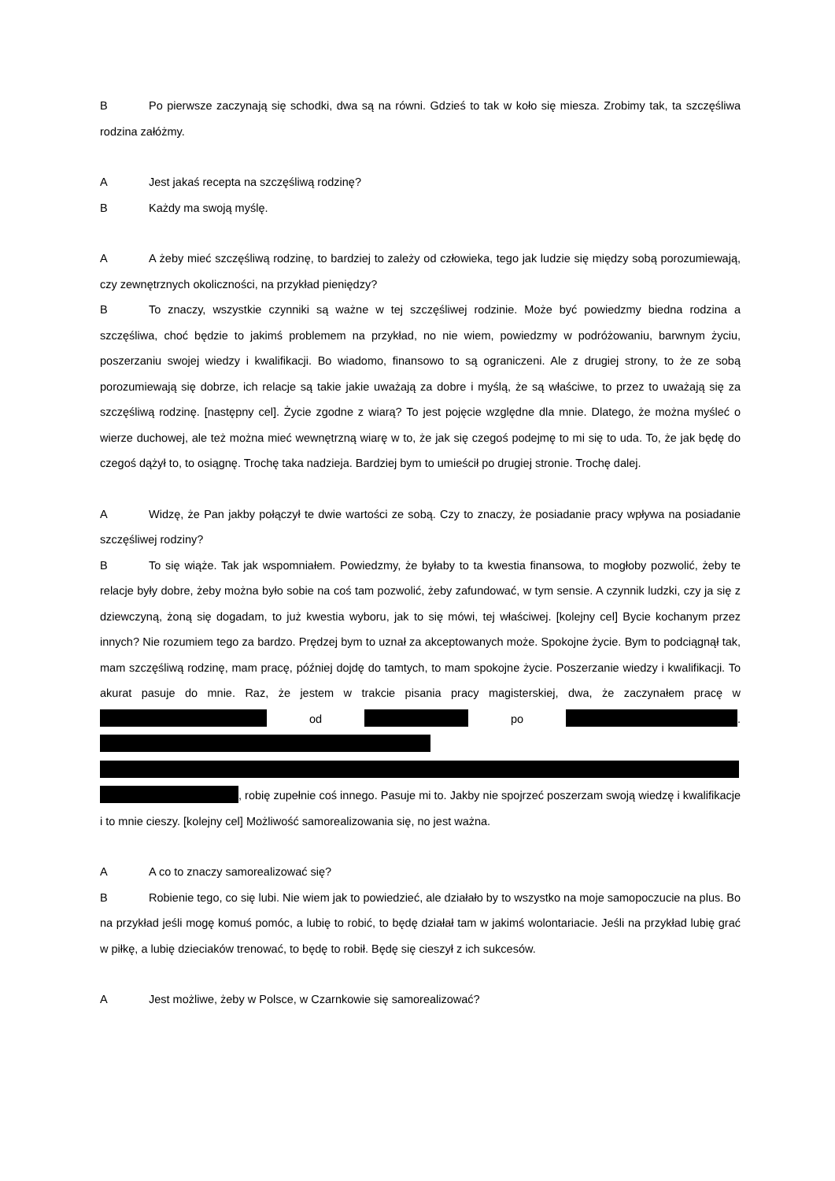B Po pierwsze zaczynają się schodki, dwa są na równi. Gdzieś to tak w koło się miesza. Zrobimy tak, ta szczęśliwa rodzina załóżmy.
A Jest jakaś recepta na szczęśliwą rodzinę?
B Każdy ma swoją myślę.
A A żeby mieć szczęśliwą rodzinę, to bardziej to zależy od człowieka, tego jak ludzie się między sobą porozumiewają, czy zewnętrznych okoliczności, na przykład pieniędzy?
B To znaczy, wszystkie czynniki są ważne w tej szczęśliwej rodzinie. Może być powiedzmy biedna rodzina a szczęśliwa, choć będzie to jakimś problemem na przykład, no nie wiem, powiedzmy w podróżowaniu, barwnym życiu, poszerzaniu swojej wiedzy i kwalifikacji. Bo wiadomo, finansowo to są ograniczeni. Ale z drugiej strony, to że ze sobą porozumiewają się dobrze, ich relacje są takie jakie uważają za dobre i myślą, że są właściwe, to przez to uważają się za szczęśliwą rodzinę. [następny cel]. Życie zgodne z wiarą? To jest pojęcie względne dla mnie. Dlatego, że można myśleć o wierze duchowej, ale też można mieć wewnętrzną wiarę w to, że jak się czegoś podejmę to mi się to uda. To, że jak będę do czegoś dążył to, to osiągnę. Trochę taka nadzieja. Bardziej bym to umieścił po drugiej stronie. Trochę dalej.
A Widzę, że Pan jakby połączył te dwie wartości ze sobą. Czy to znaczy, że posiadanie pracy wpływa na posiadanie szczęśliwej rodziny?
B To się wiąże. Tak jak wspomniałem. Powiedzmy, że byłaby to ta kwestia finansowa, to mogłoby pozwolić, żeby te relacje były dobre, żeby można było sobie na coś tam pozwolić, żeby zafundować, w tym sensie. A czynnik ludzki, czy ja się z dziewczyną, żoną się dogadam, to już kwestia wyboru, jak to się mówi, tej właściwej. [kolejny cel] Bycie kochanym przez innych? Nie rozumiem tego za bardzo. Prędzej bym to uznał za akceptowanych może. Spokojne życie. Bym to podciągnął tak, mam szczęśliwą rodzinę, mam pracę, później dojdę do tamtych, to mam spokojne życie. Poszerzanie wiedzy i kwalifikacji. To akurat pasuje do mnie. Raz, że jestem w trakcie pisania pracy magisterskiej, dwa, że zaczynałem pracę w od po . , robię zupełnie coś innego. Pasuje mi to. Jakby nie spojrzeć poszerzam swoją wiedzę i kwalifikacje i to mnie cieszy. [kolejny cel] Możliwość samorealizowania się, no jest ważna.
A A co to znaczy samorealizować się?
B Robienie tego, co się lubi. Nie wiem jak to powiedzieć, ale działało by to wszystko na moje samopoczucie na plus. Bo na przykład jeśli mogę komuś pomóc, a lubię to robić, to będę działał tam w jakimś wolontariacie. Jeśli na przykład lubię grać w piłkę, a lubię dzieciaków trenować, to będę to robił. Będę się cieszył z ich sukcesów.
A Jest możliwe, żeby w Polsce, w Czarnkowie się samorealizować?